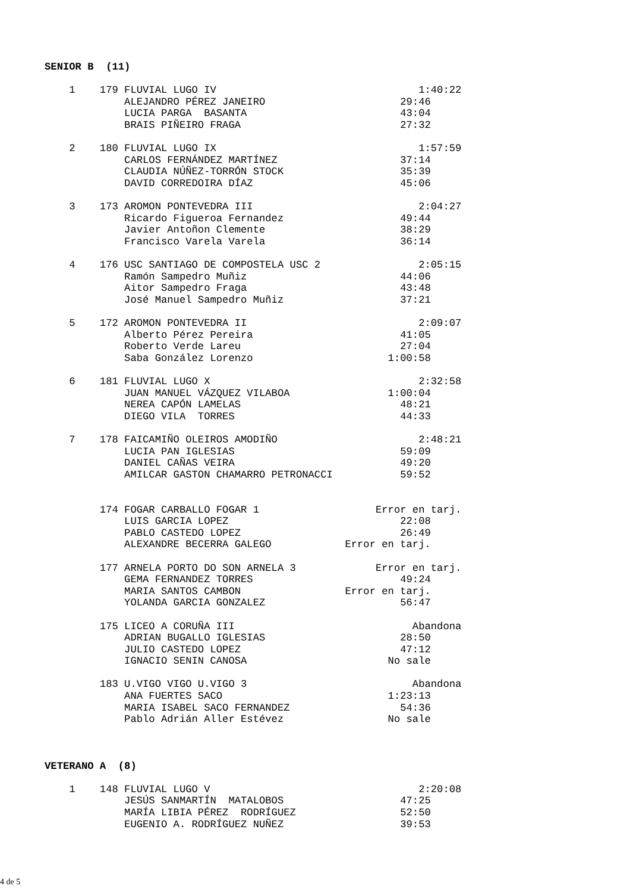SENIOR B  (11)

    1    179 FLUVIAL LUGO IV                                 1:40:22
             ALEJANDRO PÉREZ JANEIRO                      29:46
             LUCIA PARGA  BASANTA                         43:04
             BRAIS PIÑEIRO FRAGA                          27:32

    2    180 FLUVIAL LUGO IX                                 1:57:59
             CARLOS FERNÁNDEZ MARTÍNEZ                    37:14
             CLAUDIA NÚÑEZ-TORRÓN STOCK                   35:39
             DAVID CORREDOIRA DÍAZ                        45:06

    3    173 AROMON PONTEVEDRA III                           2:04:27
             Ricardo Figueroa Fernandez                   49:44
             Javier Antoñon Clemente                      38:29
             Francisco Varela Varela                      36:14

    4    176 USC SANTIAGO DE COMPOSTELA USC 2                2:05:15
             Ramón Sampedro Muñiz                         44:06
             Aitor Sampedro Fraga                         43:48
             José Manuel Sampedro Muñiz                   37:21

    5    172 AROMON PONTEVEDRA II                            2:09:07
             Alberto Pérez Pereira                        41:05
             Roberto Verde Lareu                          27:04
             Saba González Lorenzo                      1:00:58

    6    181 FLUVIAL LUGO X                                  2:32:58
             JUAN MANUEL VÁZQUEZ VILABOA                1:00:04
             NEREA CAPÓN LAMELAS                          48:21
             DIEGO VILA  TORRES                           44:33

    7    178 FAICAMIÑO OLEIROS AMODIÑO                       2:48:21
             LUCIA PAN IGLESIAS                           59:09
             DANIEL CAÑAS VEIRA                           49:20
             AMILCAR GASTON CHAMARRO PETRONACCI           59:52


         174 FOGAR CARBALLO FOGAR 1                   Error en tarj.
             LUIS GARCIA LOPEZ                            22:08
             PABLO CASTEDO LOPEZ                          26:49
             ALEXANDRE BECERRA GALEGO            Error en tarj.

         177 ARNELA PORTO DO SON ARNELA 3             Error en tarj.
             GEMA FERNANDEZ TORRES                        49:24
             MARIA SANTOS CAMBON                 Error en tarj.
             YOLANDA GARCIA GONZALEZ                      56:47

         175 LICEO A CORUÑA III                             Abandona
             ADRIAN BUGALLO IGLESIAS                      28:50
             JULIO CASTEDO LOPEZ                          47:12
             IGNACIO SENIN CANOSA                       No sale

         183 U.VIGO VIGO U.VIGO 3                           Abandona
             ANA FUERTES SACO                           1:23:13
             MARIA ISABEL SACO FERNANDEZ                  54:36
             Pablo Adrián Aller Estévez                 No sale



VETERANO A  (8)

    1    148 FLUVIAL LUGO V                                  2:20:08
             JESÚS SANMARTÍN  MATALOBOS                   47:25
             MARÍA LIBIA PÉREZ  RODRÍGUEZ                 52:50
             EUGENIO A. RODRÍGUEZ NUÑEZ                   39:53
4 de 5